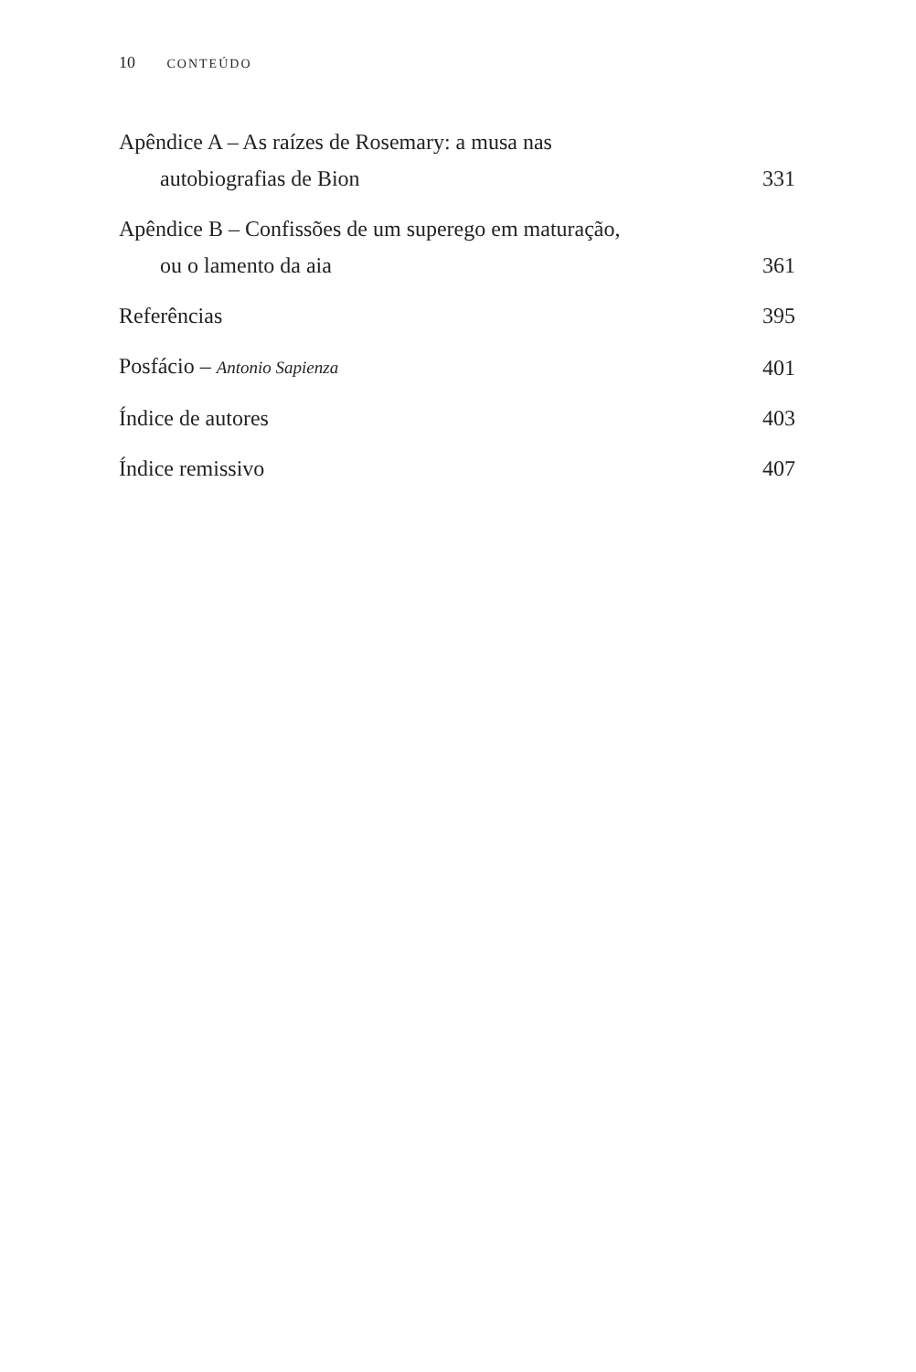10 CONTEÚDO
Apêndice A – As raízes de Rosemary: a musa nas
autobiografias de Bion
331
Apêndice B – Confissões de um superego em maturação,
ou o lamento da aia
361
Referências
395
Posfácio – Antonio Sapienza
401
Índice de autores
403
Índice remissivo
407